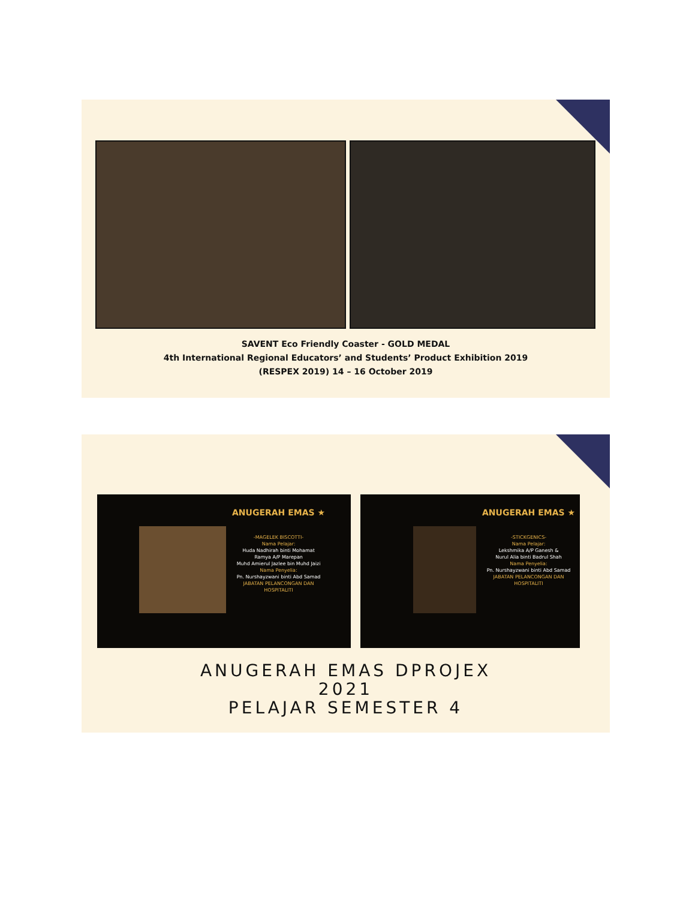SAVENT Eco Friendly Coaster - GOLD MEDAL
4th International Regional Educators’ and Students’ Product Exhibition 2019
(RESPEX 2019) 14 – 16 October 2019
ANUGERAH EMAS ★
-MAGELEK BISCOTTI-
Nama Pelajar:
Huda Nadhirah binti Mohamat
Ramya A/P Marepan
Muhd Amierul Jazlee bin Muhd Jaizi
Nama Penyelia:
Pn. Nurshayzwani binti Abd Samad
JABATAN PELANCONGAN DAN
HOSPITALITI
ANUGERAH EMAS ★
-STICKGENICS-
Nama Pelajar:
Lekshmika A/P Ganesh &
Nurul Alia binti Badrul Shah
Nama Penyelia:
Pn. Nurshayzwani binti Abd Samad
JABATAN PELANCONGAN DAN
HOSPITALITI
ANUGERAH EMAS DPROJEX
2021
PELAJAR SEMESTER 4